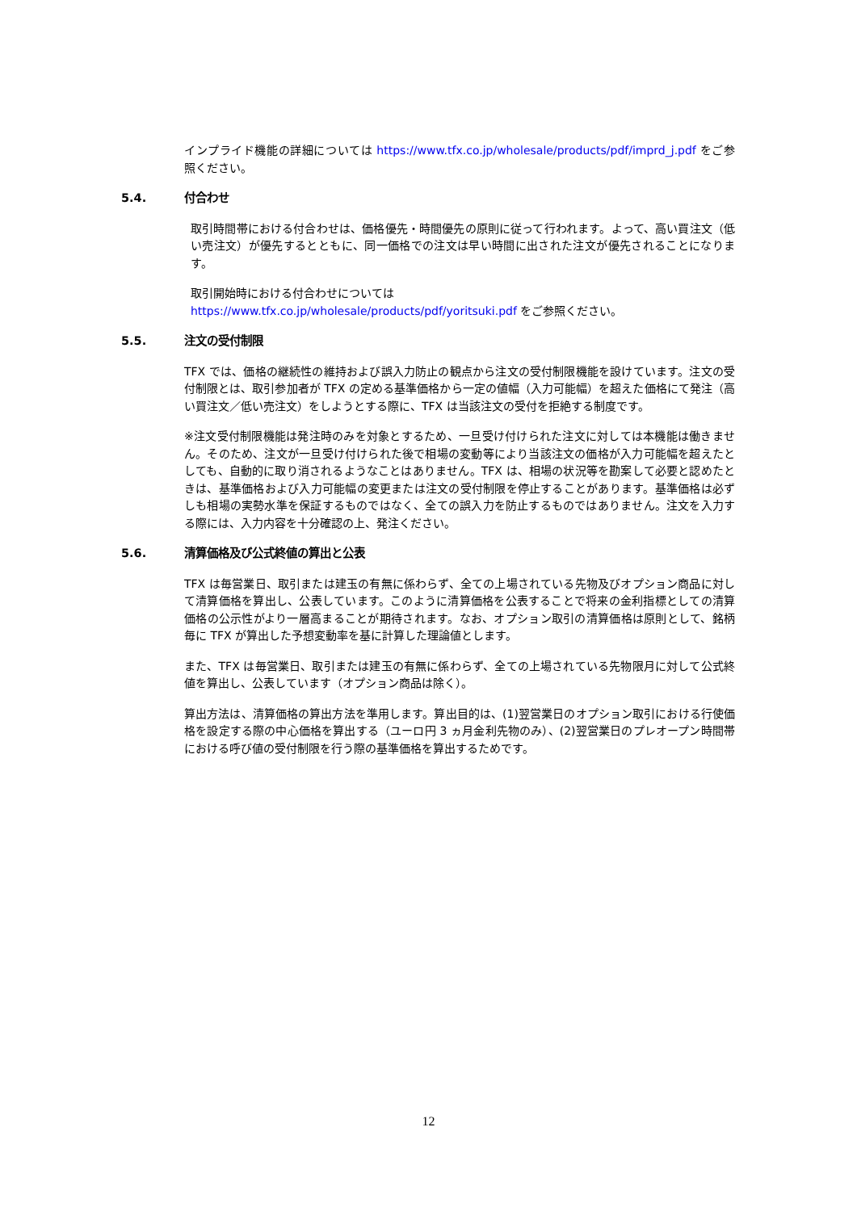インプライド機能の詳細については https://www.tfx.co.jp/wholesale/products/pdf/imprd_j.pdf をご参照ください。
5.4. 付合わせ
取引時間帯における付合わせは、価格優先・時間優先の原則に従って行われます。よって、高い買注文（低い売注文）が優先するとともに、同一価格での注文は早い時間に出された注文が優先されることになります。
取引開始時における付合わせについては
https://www.tfx.co.jp/wholesale/products/pdf/yoritsuki.pdf をご参照ください。
5.5. 注文の受付制限
TFX では、価格の継続性の維持および誤入力防止の観点から注文の受付制限機能を設けています。注文の受付制限とは、取引参加者が TFX の定める基準価格から一定の値幅（入力可能幅）を超えた価格にて発注（高い買注文／低い売注文）をしようとする際に、TFX は当該注文の受付を拒絶する制度です。
※注文受付制限機能は発注時のみを対象とするため、一旦受け付けられた注文に対しては本機能は働きません。そのため、注文が一旦受け付けられた後で相場の変動等により当該注文の価格が入力可能幅を超えたとしても、自動的に取り消されるようなことはありません。TFX は、相場の状況等を勘案して必要と認めたときは、基準価格および入力可能幅の変更または注文の受付制限を停止することがあります。基準価格は必ずしも相場の実勢水準を保証するものではなく、全ての誤入力を防止するものではありません。注文を入力する際には、入力内容を十分確認の上、発注ください。
5.6. 清算価格及び公式終値の算出と公表
TFX は毎営業日、取引または建玉の有無に係わらず、全ての上場されている先物及びオプション商品に対して清算価格を算出し、公表しています。このように清算価格を公表することで将来の金利指標としての清算価格の公示性がより一層高まることが期待されます。なお、オプション取引の清算価格は原則として、銘柄毎に TFX が算出した予想変動率を基に計算した理論値とします。
また、TFX は毎営業日、取引または建玉の有無に係わらず、全ての上場されている先物限月に対して公式終値を算出し、公表しています（オプション商品は除く）。
算出方法は、清算価格の算出方法を準用します。算出目的は、(1)翌営業日のオプション取引における行使価格を設定する際の中心価格を算出する（ユーロ円 3 ヵ月金利先物のみ）、(2)翌営業日のプレオープン時間帯における呼び値の受付制限を行う際の基準価格を算出するためです。
12